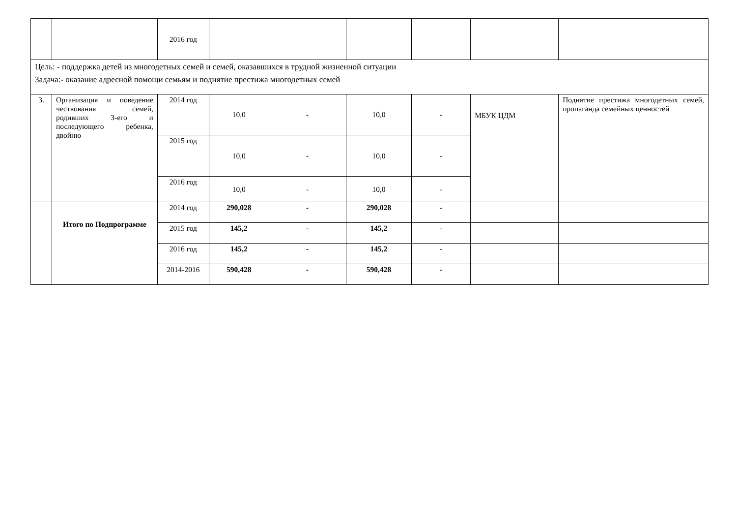| | | 2016 год | | | | | | |
| Цель: - поддержка детей из многодетных семей и семей, оказавшихся в трудной жизненной ситуации Задача:- оказание адресной помощи семьям и поднятие престижа многодетных семей | | | | | | | | |
| 3. | Организация и поведение чествования семей, родивших 3-его и последующего ребенка, двойню | 2014 год | 10,0 | - | 10,0 | - | МБУК ЦДМ | Поднятие престижа многодетных семей, пропаганда семейных ценностей |
| | | 2015 год | 10,0 | - | 10,0 | - | | |
| | | 2016 год | 10,0 | - | 10,0 | - | | |
| | Итого по Подпрограмме | 2014 год | 290,028 | - | 290,028 | - | | |
| | | 2015 год | 145,2 | - | 145,2 | - | | |
| | | 2016 год | 145,2 | - | 145,2 | - | | |
| | | 2014-2016 | 590,428 | - | 590,428 | - | | |